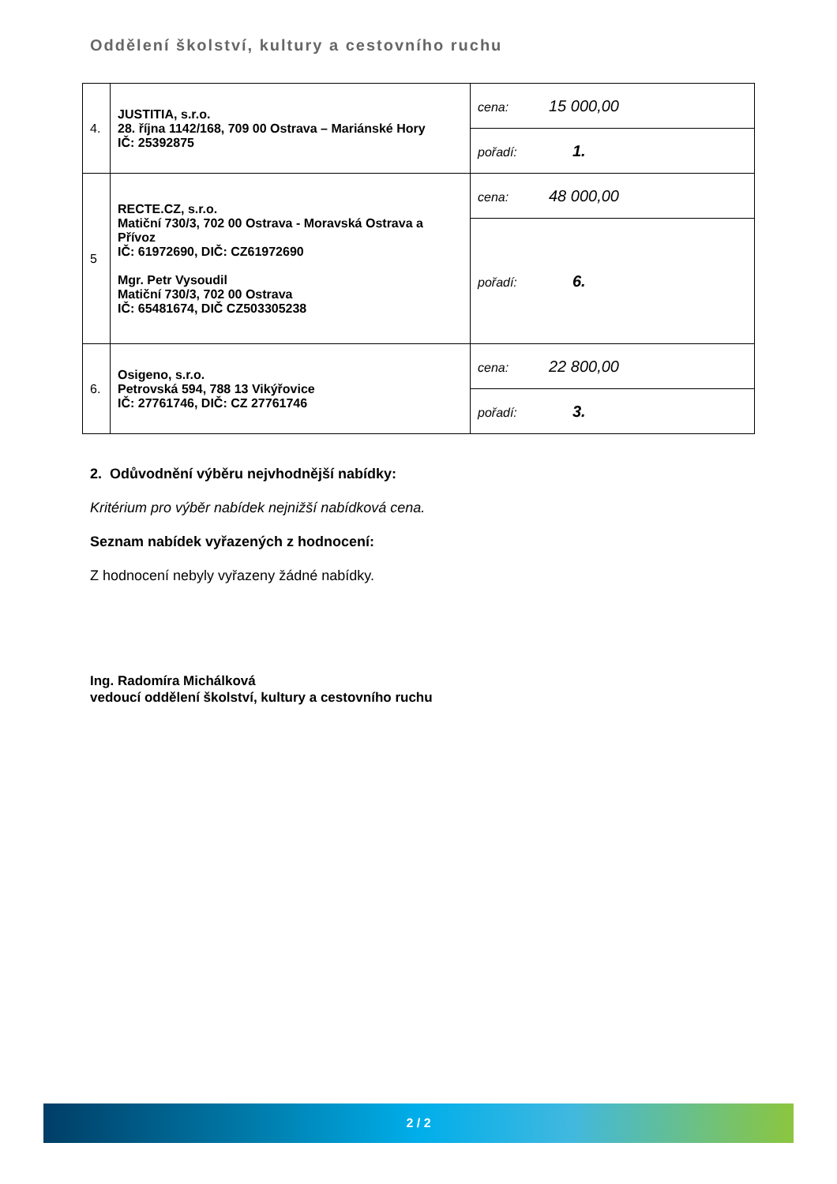Oddělení školství, kultury a cestovního ruchu
| 4. | JUSTITIA, s.r.o. 28. října 1142/168, 709 00 Ostrava – Mariánské Hory IČ: 25392875 | cena: 15 000,00 |
| | | pořadí: 1. |
| 5 | RECTE.CZ, s.r.o. Matiční 730/3, 702 00 Ostrava - Moravská Ostrava a Přívoz IČ: 61972690, DIČ: CZ61972690 Mgr. Petr Vysoudil Matiční 730/3, 702 00 Ostrava IČ: 65481674, DIČ CZ503305238 | cena: 48 000,00 |
| | | pořadí: 6. |
| 6. | Osigeno, s.r.o. Petrovská 594, 788 13 Vikýřovice IČ: 27761746, DIČ: CZ 27761746 | cena: 22 800,00 |
| | | pořadí: 3. |
2. Odůvodnění výběru nejvhodnější nabídky:
Kritérium pro výběr nabídek nejnižší nabídková cena.
Seznam nabídek vyřazených z hodnocení:
Z hodnocení nebyly vyřazeny žádné nabídky.
Ing. Radomíra Michálková
vedoucí oddělení školství, kultury a cestovního ruchu
2 / 2